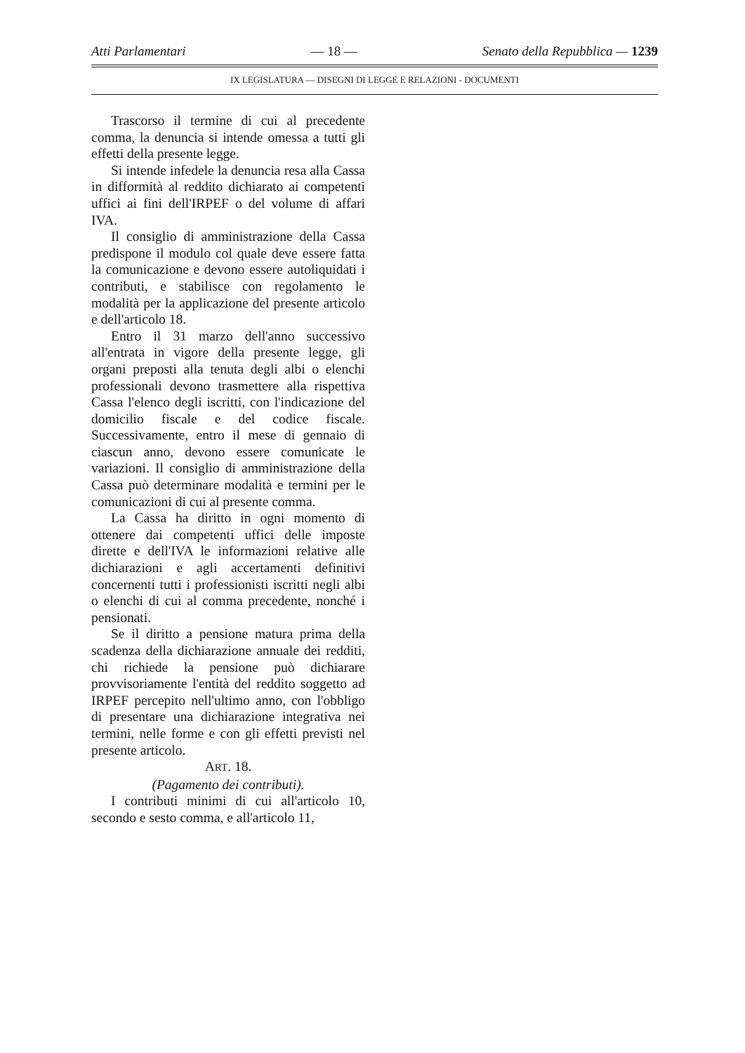Atti Parlamentari — 18 — Senato della Repubblica — 1239
IX LEGISLATURA — DISEGNI DI LEGGE E RELAZIONI - DOCUMENTI
Trascorso il termine di cui al precedente comma, la denuncia si intende omessa a tutti gli effetti della presente legge.
Si intende infedele la denuncia resa alla Cassa in difformità al reddito dichiarato ai competenti uffici ai fini dell'IRPEF o del volume di affari IVA.
Il consiglio di amministrazione della Cassa predispone il modulo col quale deve essere fatta la comunicazione e devono essere autoliquidati i contributi, e stabilisce con regolamento le modalità per la applicazione del presente articolo e dell'articolo 18.
Entro il 31 marzo dell'anno successivo all'entrata in vigore della presente legge, gli organi preposti alla tenuta degli albi o elenchi professionali devono trasmettere alla rispettiva Cassa l'elenco degli iscritti, con l'indicazione del domicilio fiscale e del codice fiscale. Successivamente, entro il mese di gennaio di ciascun anno, devono essere comunicate le variazioni. Il consiglio di amministrazione della Cassa può determinare modalità e termini per le comunicazioni di cui al presente comma.
La Cassa ha diritto in ogni momento di ottenere dai competenti uffici delle imposte dirette e dell'IVA le informazioni relative alle dichiarazioni e agli accertamenti definitivi concernenti tutti i professionisti iscritti negli albi o elenchi di cui al comma precedente, nonché i pensionati.
Se il diritto a pensione matura prima della scadenza della dichiarazione annuale dei redditi, chi richiede la pensione può dichiarare provvisoriamente l'entità del reddito soggetto ad IRPEF percepito nell'ultimo anno, con l'obbligo di presentare una dichiarazione integrativa nei termini, nelle forme e con gli effetti previsti nel presente articolo.
ART. 18.
(Pagamento dei contributi).
I contributi minimi di cui all'articolo 10, secondo e sesto comma, e all'articolo 11,